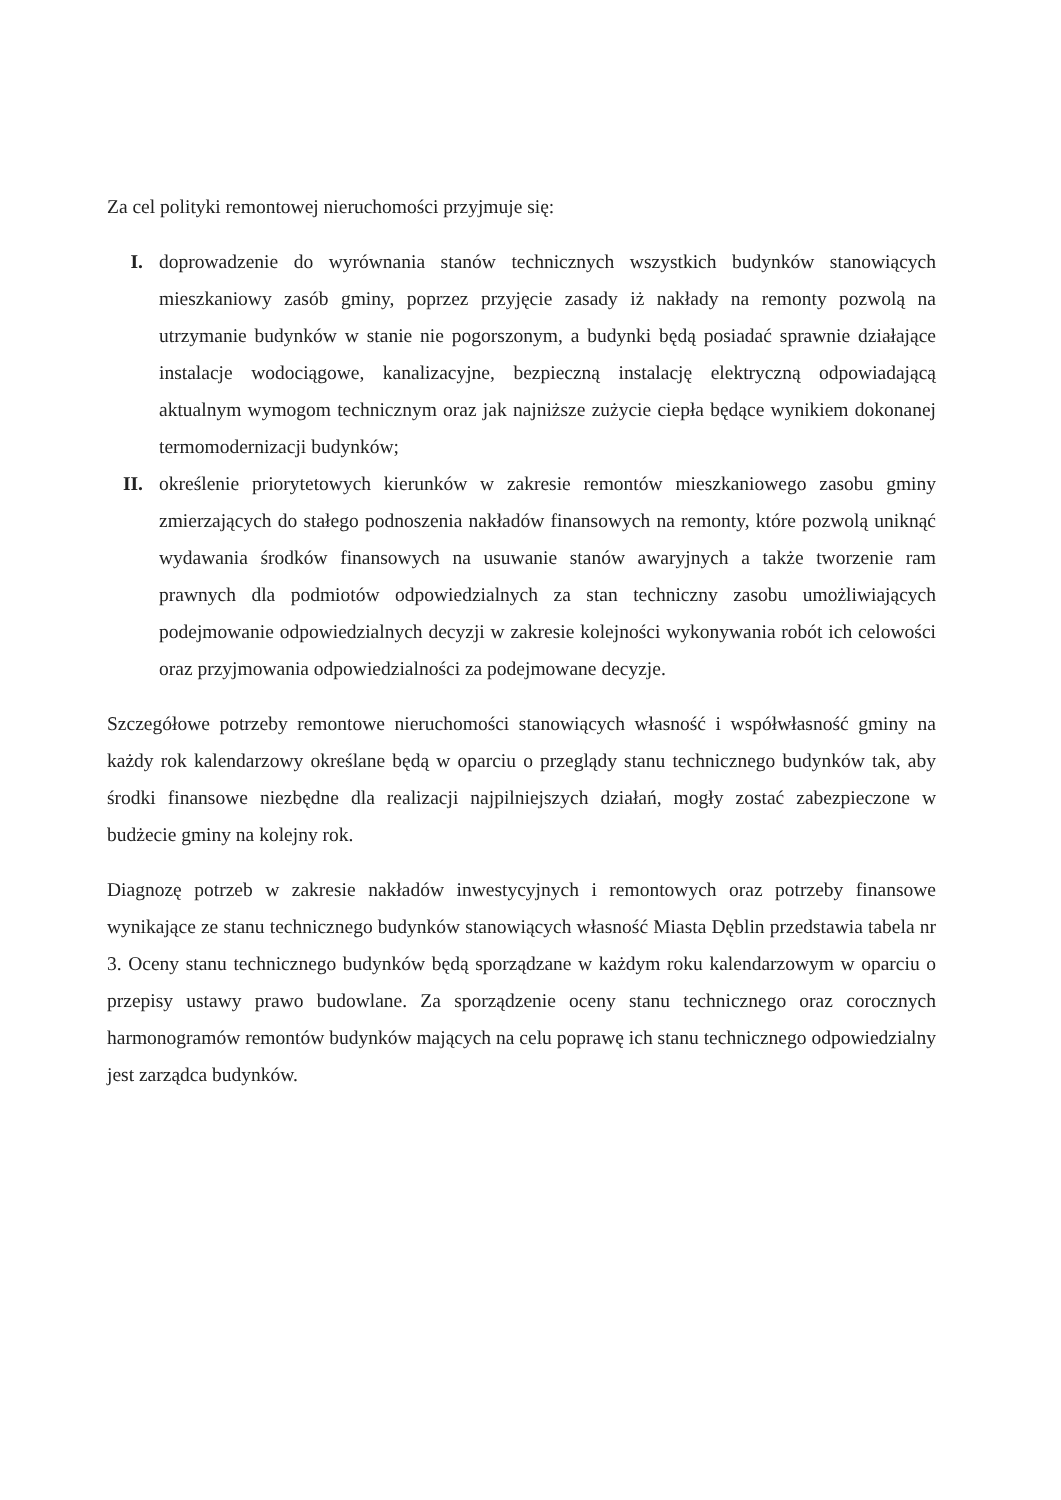Za cel polityki remontowej nieruchomości przyjmuje się:
I. doprowadzenie do wyrównania stanów technicznych wszystkich budynków stanowiących mieszkaniowy zasób gminy, poprzez przyjęcie zasady iż nakłady na remonty pozwolą na utrzymanie budynków w stanie nie pogorszonym, a budynki będą posiadać sprawnie działające instalacje wodociągowe, kanalizacyjne, bezpieczną instalację elektryczną odpowiadającą aktualnym wymogom technicznym oraz jak najniższe zużycie ciepła będące wynikiem dokonanej termomodernizacji budynków;
II. określenie priorytetowych kierunków w zakresie remontów mieszkaniowego zasobu gminy zmierzających do stałego podnoszenia nakładów finansowych na remonty, które pozwolą uniknąć wydawania środków finansowych na usuwanie stanów awaryjnych a także tworzenie ram prawnych dla podmiotów odpowiedzialnych za stan techniczny zasobu umożliwiających podejmowanie odpowiedzialnych decyzji w zakresie kolejności wykonywania robót ich celowości oraz przyjmowania odpowiedzialności za podejmowane decyzje.
Szczegółowe potrzeby remontowe nieruchomości stanowiących własność i współwłasność gminy na każdy rok kalendarzowy określane będą w oparciu o przeglądy stanu technicznego budynków tak, aby środki finansowe niezbędne dla realizacji najpilniejszych działań, mogły zostać zabezpieczone w budżecie gminy na kolejny rok.
Diagnozę potrzeb w zakresie nakładów inwestycyjnych i remontowych oraz potrzeby finansowe wynikające ze stanu technicznego budynków stanowiących własność Miasta Dęblin przedstawia tabela nr 3. Oceny stanu technicznego budynków będą sporządzane w każdym roku kalendarzowym w oparciu o przepisy ustawy prawo budowlane. Za sporządzenie oceny stanu technicznego oraz corocznych harmonogramów remontów budynków mających na celu poprawę ich stanu technicznego odpowiedzialny jest zarządca budynków.